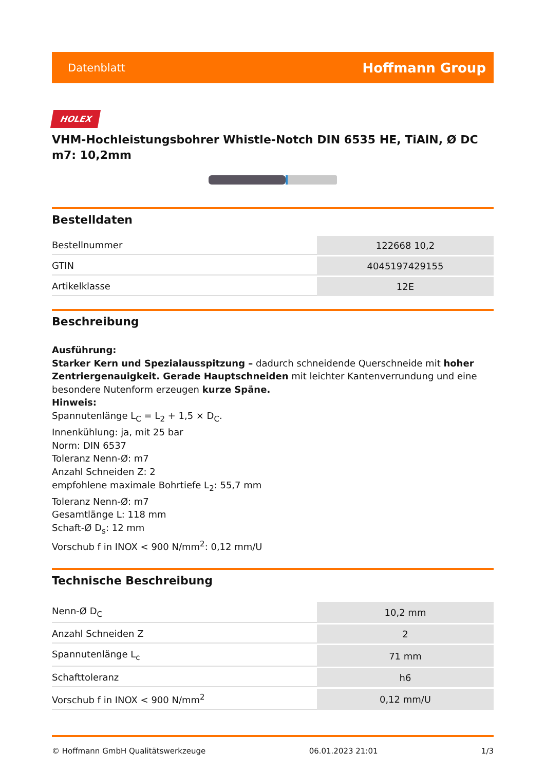Datenblatt Hoffmann Group
HOLEX
VHM-Hochleistungsbohrer Whistle-Notch DIN 6535 HE, TiAlN, Ø DC m7: 10,2mm
Bestelldaten
| Bestellnummer | 122668 10,2 |
| GTIN | 4045197429155 |
| Artikelklasse | 12E |
Beschreibung
Ausführung:
Starker Kern und Spezialausspitzung – dadurch schneidende Querschneide mit hoher Zentriergenauigkeit. Gerade Hauptschneiden mit leichter Kantenverrundung und eine besondere Nutenform erzeugen kurze Späne.
Hinweis:
Spannutenlänge L<sub>C</sub> = L<sub>2</sub> + 1,5 × D<sub>C</sub>.
Innenkühlung: ja, mit 25 bar
Norm: DIN 6537
Toleranz Nenn-Ø: m7
Anzahl Schneiden Z: 2
empfohlene maximale Bohrtiefe L<sub>2</sub>: 55,7 mm
Toleranz Nenn-Ø: m7
Gesamtlänge L: 118 mm
Schaft-Ø D<sub>s</sub>: 12 mm
Vorschub f in INOX < 900 N/mm<sup>2</sup>: 0,12 mm/U
Technische Beschreibung
| Nenn-Ø D<sub>C</sub> | 10,2 mm |
| Anzahl Schneiden Z | 2 |
| Spannutenlänge L<sub>c</sub> | 71 mm |
| Schafttoleranz | h6 |
| Vorschub f in INOX < 900 N/mm<sup>2</sup> | 0,12 mm/U |
© Hoffmann GmbH Qualitätswerkzeuge 06.01.2023 21:01 1/3